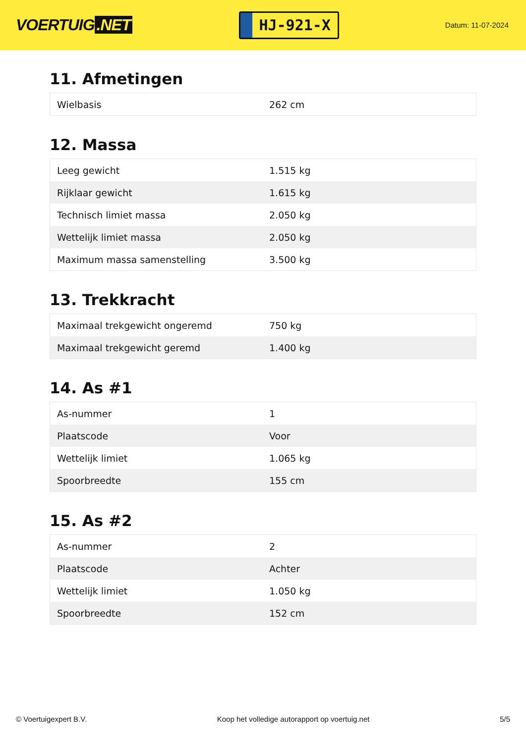VOERTUIG.NET
HJ-921-X
Datum: 11-07-2024
11. Afmetingen
| Wielbasis | 262 cm |
12. Massa
| Leeg gewicht | 1.515 kg |
| Rijklaar gewicht | 1.615 kg |
| Technisch limiet massa | 2.050 kg |
| Wettelijk limiet massa | 2.050 kg |
| Maximum massa samenstelling | 3.500 kg |
13. Trekkracht
| Maximaal trekgewicht ongeremd | 750 kg |
| Maximaal trekgewicht geremd | 1.400 kg |
14. As #1
| As-nummer | 1 |
| Plaatscode | Voor |
| Wettelijk limiet | 1.065 kg |
| Spoorbreedte | 155 cm |
15. As #2
| As-nummer | 2 |
| Plaatscode | Achter |
| Wettelijk limiet | 1.050 kg |
| Spoorbreedte | 152 cm |
© Voertuigexpert B.V. Koop het volledige autorapport op voertuig.net 5/5